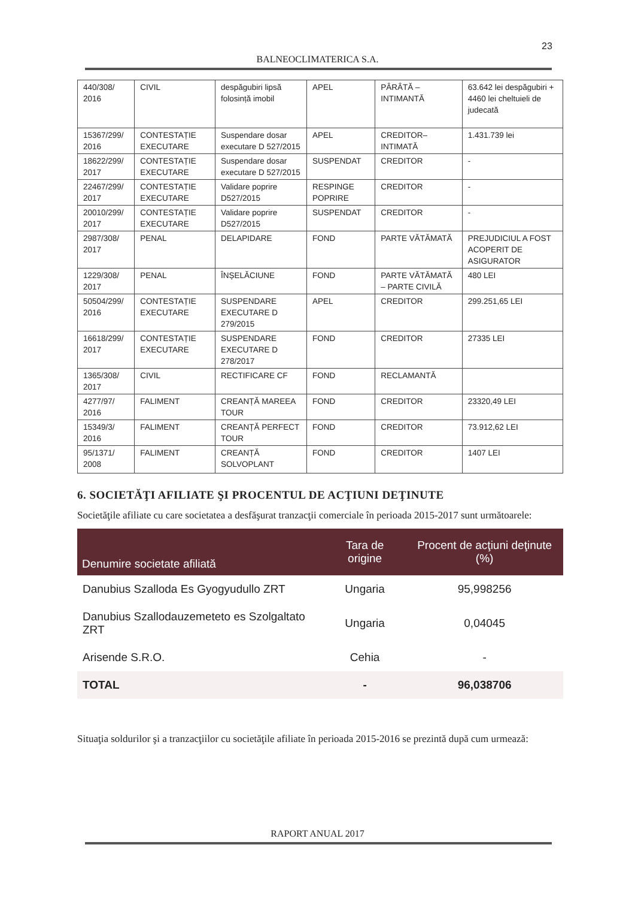23
BALNEOCLIMATERICA S.A.
| 440/308/ 2016 | CIVIL | despăgubiri lipsă folosință imobil | APEL | PÂRÂTĂ – INTIMANTĂ | 63.642 lei despăgubiri + 4460 lei cheltuieli de judecată |
| 15367/299/ 2016 | CONTESTAȚIE EXECUTARE | Suspendare dosar executare D 527/2015 | APEL | CREDITOR– INTIMATĂ | 1.431.739 lei |
| 18622/299/ 2017 | CONTESTAȚIE EXECUTARE | Suspendare dosar executare D 527/2015 | SUSPENDAT | CREDITOR | - |
| 22467/299/ 2017 | CONTESTAȚIE EXECUTARE | Validare poprire D527/2015 | RESPINGE POPRIRE | CREDITOR | - |
| 20010/299/ 2017 | CONTESTAȚIE EXECUTARE | Validare poprire D527/2015 | SUSPENDAT | CREDITOR | - |
| 2987/308/ 2017 | PENAL | DELAPIDARE | FOND | PARTE VĂTĂMATĂ | PREJUDICIUL A FOST ACOPERIT DE ASIGURATOR |
| 1229/308/ 2017 | PENAL | ÎNȘELĂCIUNE | FOND | PARTE VĂTĂMATĂ – PARTE CIVILĂ | 480 LEI |
| 50504/299/ 2016 | CONTESTAȚIE EXECUTARE | SUSPENDARE EXECUTARE D 279/2015 | APEL | CREDITOR | 299.251,65 LEI |
| 16618/299/ 2017 | CONTESTAȚIE EXECUTARE | SUSPENDARE EXECUTARE D 278/2017 | FOND | CREDITOR | 27335 LEI |
| 1365/308/ 2017 | CIVIL | RECTIFICARE CF | FOND | RECLAMANTĂ | |
| 4277/97/ 2016 | FALIMENT | CREANȚĂ MAREEA TOUR | FOND | CREDITOR | 23320,49 LEI |
| 15349/3/ 2016 | FALIMENT | CREANȚĂ PERFECT TOUR | FOND | CREDITOR | 73.912,62 LEI |
| 95/1371/ 2008 | FALIMENT | CREANȚĂ SOLVOPLANT | FOND | CREDITOR | 1407 LEI |
6. SOCIETĂŢI AFILIATE ŞI PROCENTUL DE ACŢIUNI DEŢINUTE
Societăţile afiliate cu care societatea a desfăşurat tranzacţii comerciale în perioada 2015-2017 sunt următoarele:
| Denumire societate afiliată | Tara de origine | Procent de acţiuni deţinute (%) |
| --- | --- | --- |
| Danubius Szalloda Es Gyogyudullo ZRT | Ungaria | 95,998256 |
| Danubius Szallodauzemeteto es Szolgaltato ZRT | Ungaria | 0,04045 |
| Arisende S.R.O. | Cehia | - |
| TOTAL | - | 96,038706 |
Situaţia soldurilor şi a tranzacţiilor cu societăţile afiliate în perioada 2015-2016 se prezintă după cum urmează:
RAPORT ANUAL 2017